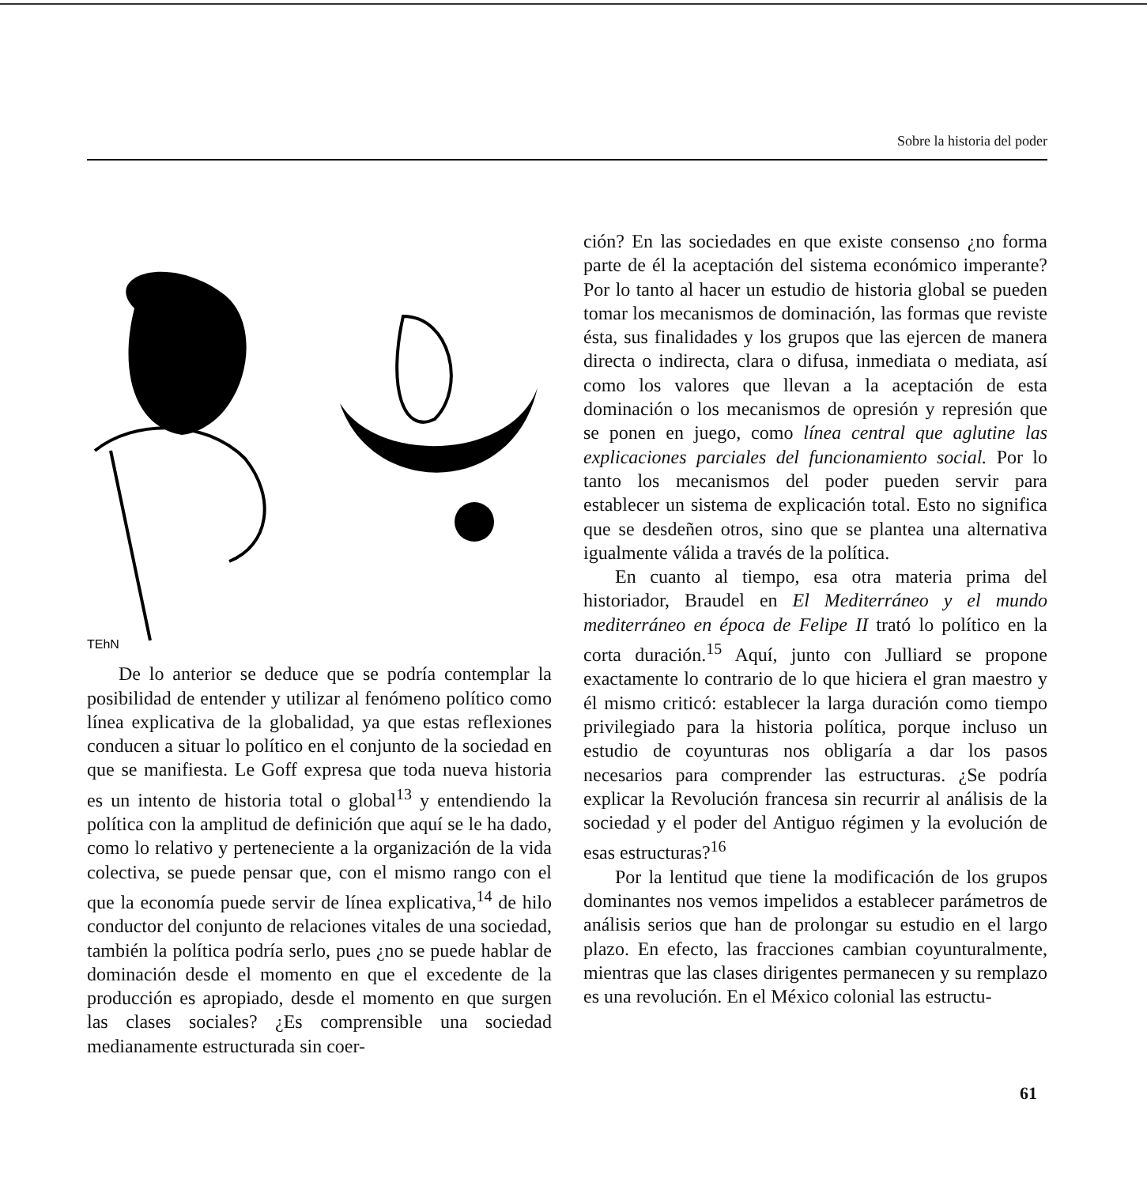Sobre la historia del poder
TEhN
De lo anterior se deduce que se podría contemplar la posibilidad de entender y utilizar al fenómeno político como línea explicativa de la globalidad, ya que estas reflexiones conducen a situar lo político en el conjunto de la sociedad en que se manifiesta. Le Goff expresa que toda nueva historia es un intento de historia total o global<sup>13</sup> y entendiendo la política con la amplitud de definición que aquí se le ha dado, como lo relativo y perteneciente a la organización de la vida colectiva, se puede pensar que, con el mismo rango con el que la economía puede servir de línea explicativa,<sup>14</sup> de hilo conductor del conjunto de relaciones vitales de una sociedad, también la política podría serlo, pues ¿no se puede hablar de dominación desde el momento en que el excedente de la producción es apropiado, desde el momento en que surgen las clases sociales? ¿Es comprensible una sociedad medianamente estructurada sin coer-
ción? En las sociedades en que existe consenso ¿no forma parte de él la aceptación del sistema económico imperante? Por lo tanto al hacer un estudio de historia global se pueden tomar los mecanismos de dominación, las formas que reviste ésta, sus finalidades y los grupos que las ejercen de manera directa o indirecta, clara o difusa, inmediata o mediata, así como los valores que llevan a la aceptación de esta dominación o los mecanismos de opresión y represión que se ponen en juego, como línea central que aglutine las explicaciones parciales del funcionamiento social. Por lo tanto los mecanismos del poder pueden servir para establecer un sistema de explicación total. Esto no significa que se desdeñen otros, sino que se plantea una alternativa igualmente válida a través de la política.
En cuanto al tiempo, esa otra materia prima del historiador, Braudel en El Mediterráneo y el mundo mediterráneo en época de Felipe II trató lo político en la corta duración.<sup>15</sup> Aquí, junto con Julliard se propone exactamente lo contrario de lo que hiciera el gran maestro y él mismo criticó: establecer la larga duración como tiempo privilegiado para la historia política, porque incluso un estudio de coyunturas nos obligaría a dar los pasos necesarios para comprender las estructuras. ¿Se podría explicar la Revolución francesa sin recurrir al análisis de la sociedad y el poder del Antiguo régimen y la evolución de esas estructuras?<sup>16</sup>
Por la lentitud que tiene la modificación de los grupos dominantes nos vemos impelidos a establecer parámetros de análisis serios que han de prolongar su estudio en el largo plazo. En efecto, las fracciones cambian coyunturalmente, mientras que las clases dirigentes permanecen y su remplazo es una revolución. En el México colonial las estructu-
61